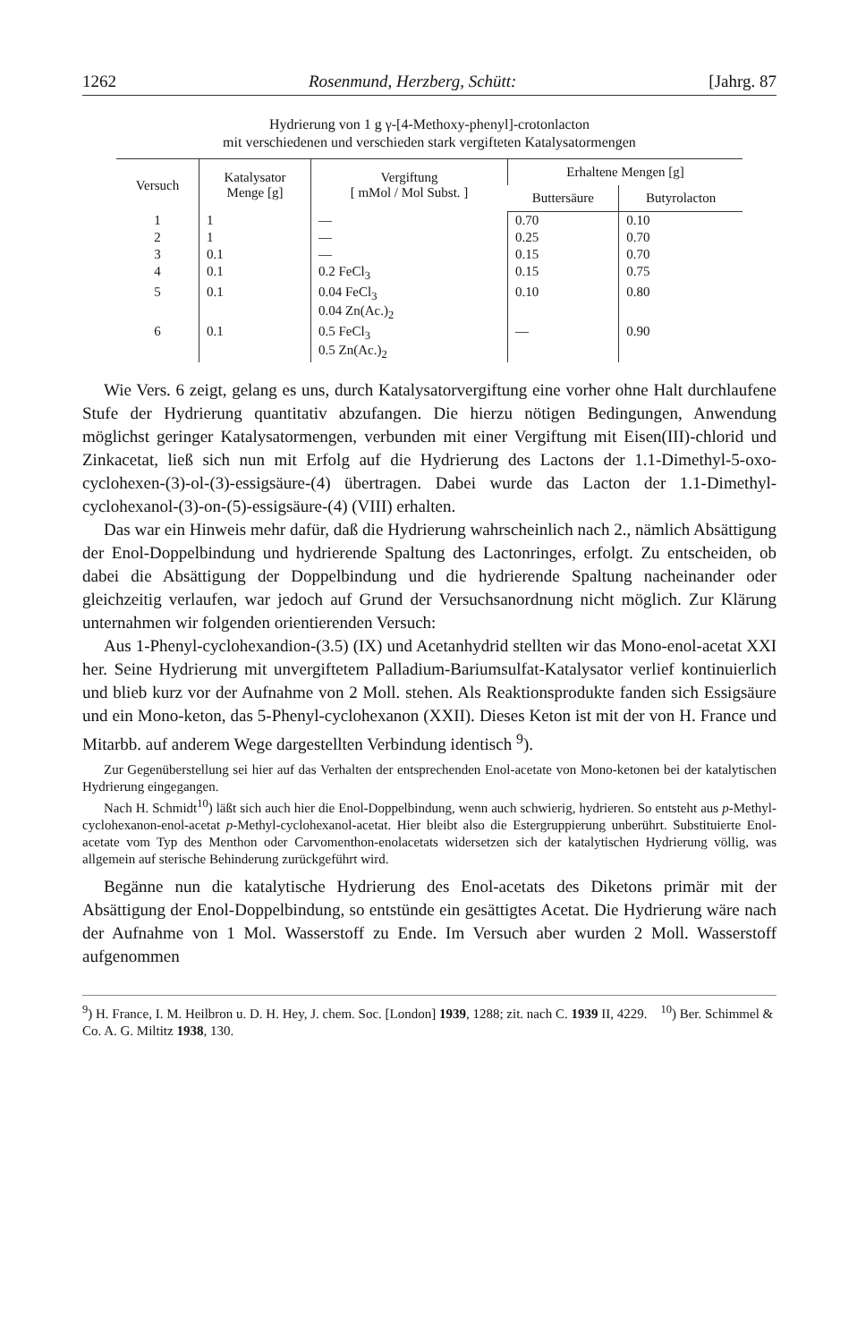1262 Rosenmund, Herzberg, Schütt: [Jahrg. 87
Hydrierung von 1 g γ-[4-Methoxy-phenyl]-crotonlacton
mit verschiedenen und verschieden stark vergifteten Katalysatormengen
| Versuch | Katalysator Menge [g] | Vergiftung [ mMol / Mol Subst. ] | Erhaltene Mengen [g] | |
| --- | --- | --- | --- | --- |
| | | | Buttersäure | Butyrolacton |
| 1 | 1 | — | 0.70 | 0.10 |
| 2 | 1 | — | 0.25 | 0.70 |
| 3 | 0.1 | — | 0.15 | 0.70 |
| 4 | 0.1 | 0.2 FeCl<sub>3</sub> | 0.15 | 0.75 |
| 5 | 0.1 | 0.04 FeCl<sub>3</sub> 0.04 Zn(Ac.)<sub>2</sub> | 0.10 | 0.80 |
| 6 | 0.1 | 0.5 FeCl<sub>3</sub> 0.5 Zn(Ac.)<sub>2</sub> | — | 0.90 |
Wie Vers. 6 zeigt, gelang es uns, durch Katalysatorvergiftung eine vorher ohne Halt durchlaufene Stufe der Hydrierung quantitativ abzufangen. Die hierzu nötigen Bedingungen, Anwendung möglichst geringer Katalysatormengen, verbunden mit einer Vergiftung mit Eisen(III)-chlorid und Zinkacetat, ließ sich nun mit Erfolg auf die Hydrierung des Lactons der 1.1-Dimethyl-5-oxo-cyclohexen-(3)-ol-(3)-essigsäure-(4) übertragen. Dabei wurde das Lacton der 1.1-Dimethyl-cyclohexanol-(3)-on-(5)-essigsäure-(4) (VIII) erhalten.
Das war ein Hinweis mehr dafür, daß die Hydrierung wahrscheinlich nach 2., nämlich Absättigung der Enol-Doppelbindung und hydrierende Spaltung des Lactonringes, erfolgt. Zu entscheiden, ob dabei die Absättigung der Doppelbindung und die hydrierende Spaltung nacheinander oder gleichzeitig verlaufen, war jedoch auf Grund der Versuchsanordnung nicht möglich. Zur Klärung unternahmen wir folgenden orientierenden Versuch:
Aus 1-Phenyl-cyclohexandion-(3.5) (IX) und Acetanhydrid stellten wir das Mono-enol-acetat XXI her. Seine Hydrierung mit unvergiftetem Palladium-Bariumsulfat-Katalysator verlief kontinuierlich und blieb kurz vor der Aufnahme von 2 Moll. stehen. Als Reaktionsprodukte fanden sich Essigsäure und ein Mono-keton, das 5-Phenyl-cyclohexanon (XXII). Dieses Keton ist mit der von H. France und Mitarbb. auf anderem Wege dargestellten Verbindung identisch <sup>9</sup>).
Zur Gegenüberstellung sei hier auf das Verhalten der entsprechenden Enol-acetate von Mono-ketonen bei der katalytischen Hydrierung eingegangen.
Nach H. Schmidt<sup>10</sup>) läßt sich auch hier die Enol-Doppelbindung, wenn auch schwierig, hydrieren. So entsteht aus p-Methyl-cyclohexanon-enol-acetat p-Methyl-cyclohexanol-acetat. Hier bleibt also die Estergruppierung unberührt. Substituierte Enol-acetate vom Typ des Menthon oder Carvomenthon-enolacetats widersetzen sich der katalytischen Hydrierung völlig, was allgemein auf sterische Behinderung zurückgeführt wird.
Begänne nun die katalytische Hydrierung des Enol-acetats des Diketons primär mit der Absättigung der Enol-Doppelbindung, so entstünde ein gesättigtes Acetat. Die Hydrierung wäre nach der Aufnahme von 1 Mol. Wasserstoff zu Ende. Im Versuch aber wurden 2 Moll. Wasserstoff aufgenommen
<sup>9</sup>) H. France, I. M. Heilbron u. D. H. Hey, J. chem. Soc. [London] 1939, 1288; zit. nach C. 1939 II, 4229. <sup>10</sup>) Ber. Schimmel & Co. A. G. Miltitz 1938, 130.